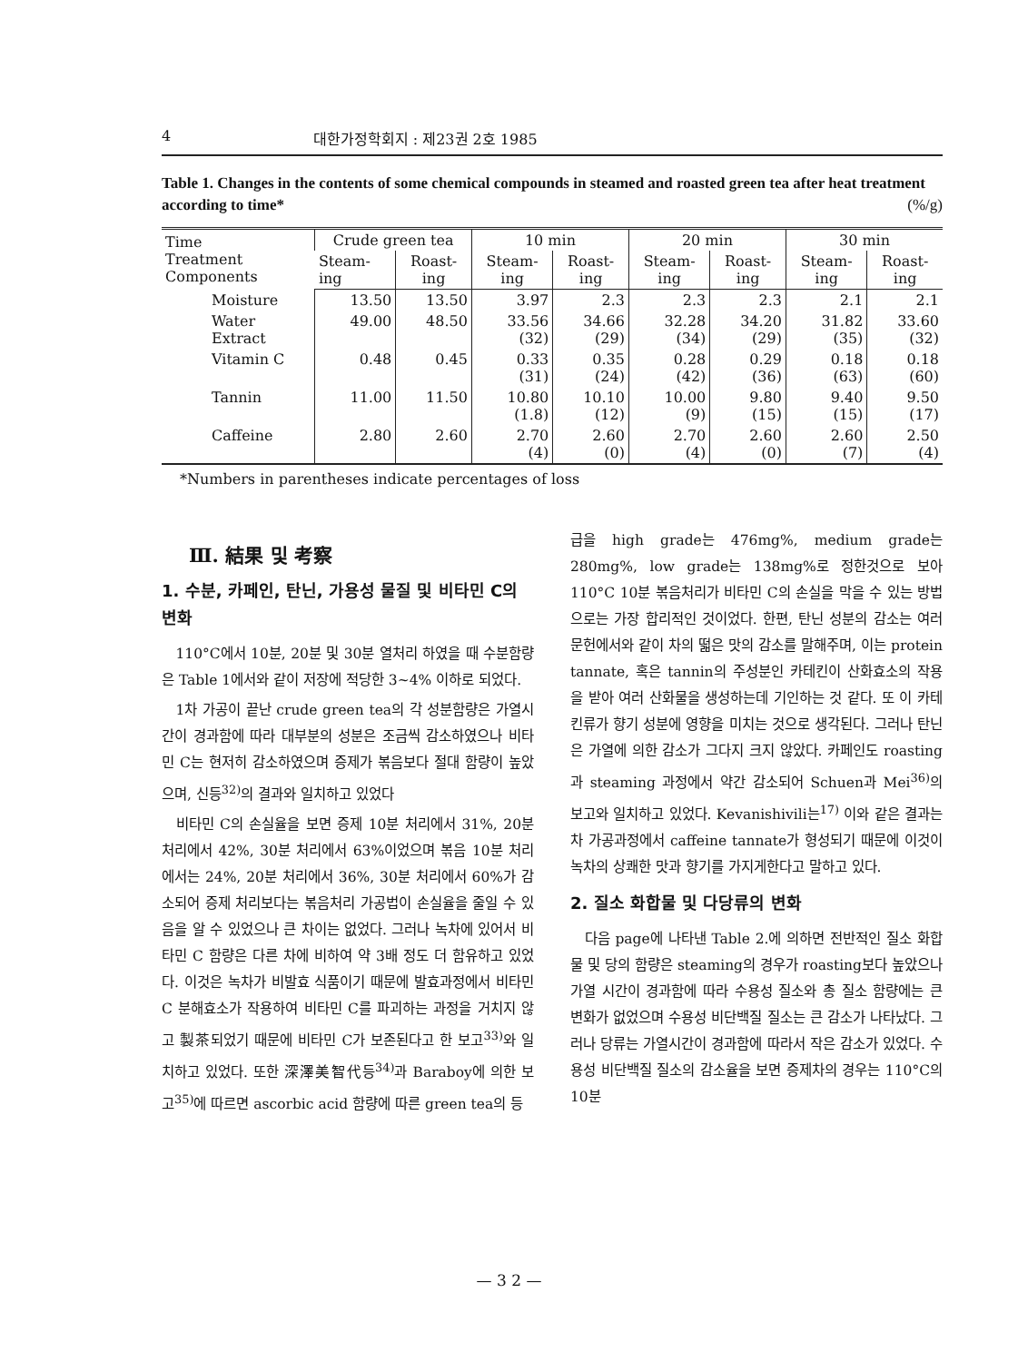4 대한가정학회지 : 제23권 2호 1985
Table 1. Changes in the contents of some chemical compounds in steamed and roasted green tea after heat treatment according to time* (%/g)
| Time Treatment Components | Crude green tea | | 10 min | | 20 min | | 30 min | |
| --- | --- | --- | --- | --- | --- | --- | --- | --- |
| | Steam-ing | Roast-ing | Steam-ing | Roast-ing | Steam-ing | Roast-ing | Steam-ing | Roast-ing |
| Moisture | 13.50 | 13.50 | 3.97 | 2.3 | 2.3 | 2.3 | 2.1 | 2.1 |
| Water Extract | 49.00 | 48.50 | 33.56 (32) | 34.66 (29) | 32.28 (34) | 34.20 (29) | 31.82 (35) | 33.60 (32) |
| Vitamin C | 0.48 | 0.45 | 0.33 (31) | 0.35 (24) | 0.28 (42) | 0.29 (36) | 0.18 (63) | 0.18 (60) |
| Tannin | 11.00 | 11.50 | 10.80 (1.8) | 10.10 (12) | 10.00 (9) | 9.80 (15) | 9.40 (15) | 9.50 (17) |
| Caffeine | 2.80 | 2.60 | 2.70 (4) | 2.60 (0) | 2.70 (4) | 2.60 (0) | 2.60 (7) | 2.50 (4) |
*Numbers in parentheses indicate percentages of loss
Ⅲ. 結果 및 考察
1. 수분, 카페인, 탄닌, 가용성 물질 및 비타민 C의 변화
110°C에서 10분, 20분 및 30분 열처리 하였을 때 수분함량은 Table 1에서와 같이 저장에 적당한 3~4% 이하로 되었다.
1차 가공이 끝난 crude green tea의 각 성분함량은 가열시간이 경과함에 따라 대부분의 성분은 조금씩 감소하였으나 비타민 C는 현저히 감소하였으며 증제가 볶음보다 절대 함량이 높았으며, 신등<sup>32)</sup>의 결과와 일치하고 있었다
비타민 C의 손실율을 보면 증제 10분 처리에서 31%, 20분 처리에서 42%, 30분 처리에서 63%이었으며 볶음 10분 처리에서는 24%, 20분 처리에서 36%, 30분 처리에서 60%가 감소되어 증제 처리보다는 볶음처리 가공법이 손실율을 줄일 수 있음을 알 수 있었으나 큰 차이는 없었다. 그러나 녹차에 있어서 비타민 C 함량은 다른 차에 비하여 약 3배 정도 더 함유하고 있었다. 이것은 녹차가 비발효 식품이기 때문에 발효과정에서 비타민 C 분해효소가 작용하여 비타민 C를 파괴하는 과정을 거치지 않고 製茶되었기 때문에 비타민 C가 보존된다고 한 보고<sup>33)</sup>와 일치하고 있었다. 또한 深澤美智代등<sup>34)</sup>과 Baraboy에 의한 보고<sup>35)</sup>에 따르면 ascorbic acid 함량에 따른 green tea의 등
급을 high grade는 476mg%, medium grade는 280mg%, low grade는 138mg%로 정한것으로 보아 110°C 10분 볶음처리가 비타민 C의 손실을 막을 수 있는 방법으로는 가장 합리적인 것이었다. 한편, 탄닌 성분의 감소는 여러 문헌에서와 같이 차의 떫은 맛의 감소를 말해주며, 이는 protein tannate, 혹은 tannin의 주성분인 카테킨이 산화효소의 작용을 받아 여러 산화물을 생성하는데 기인하는 것 같다. 또 이 카테킨류가 향기 성분에 영향을 미치는 것으로 생각된다. 그러나 탄닌은 가열에 의한 감소가 그다지 크지 않았다. 카페인도 roasting과 steaming 과정에서 약간 감소되어 Schuen과 Mei<sup>36)</sup>의 보고와 일치하고 있었다. Kevanishivili는<sup>17)</sup> 이와 같은 결과는 차 가공과정에서 caffeine tannate가 형성되기 때문에 이것이 녹차의 상쾌한 맛과 향기를 가지게한다고 말하고 있다.
2. 질소 화합물 및 다당류의 변화
다음 page에 나타낸 Table 2.에 의하면 전반적인 질소 화합물 및 당의 함량은 steaming의 경우가 roasting보다 높았으나 가열 시간이 경과함에 따라 수용성 질소와 총 질소 함량에는 큰 변화가 없었으며 수용성 비단백질 질소는 큰 감소가 나타났다. 그러나 당류는 가열시간이 경과함에 따라서 작은 감소가 있었다. 수용성 비단백질 질소의 감소율을 보면 증제차의 경우는 110°C의 10분
— 3 2 —